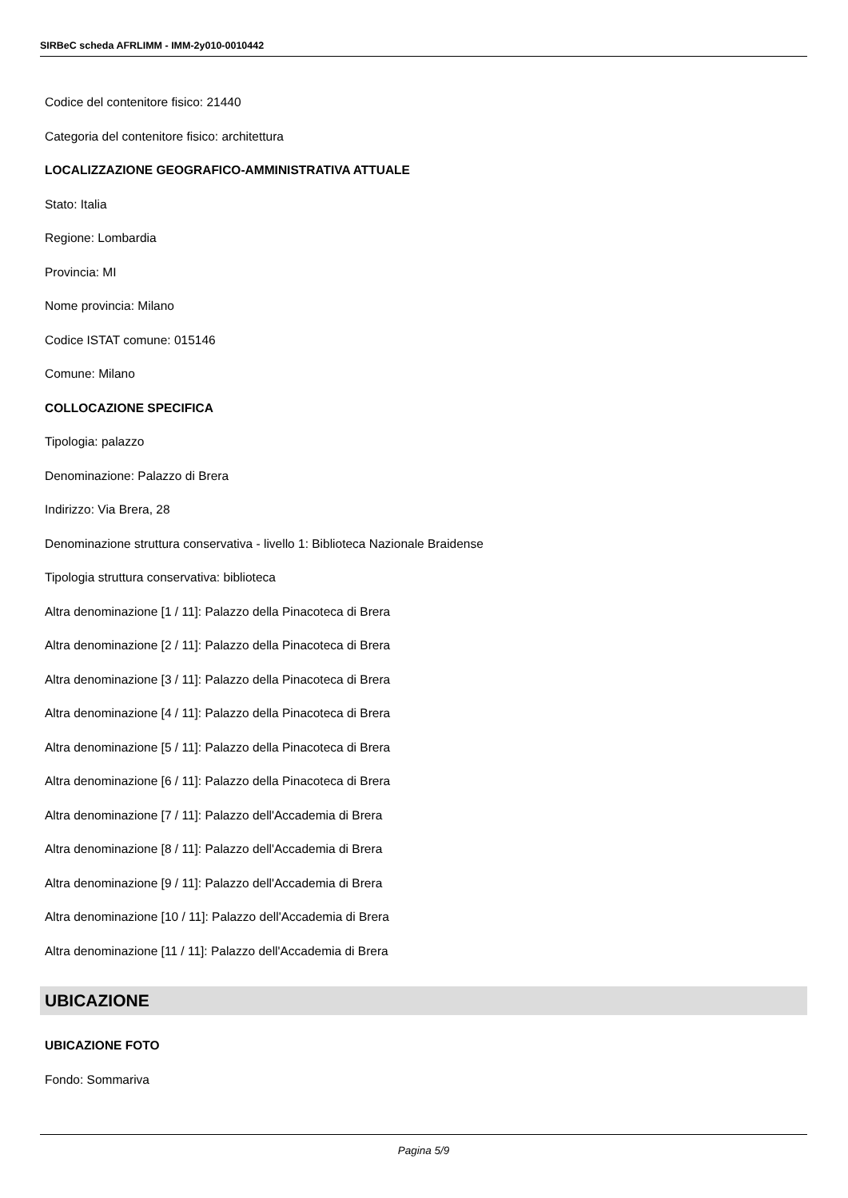SIRBeC scheda AFRLIMM - IMM-2y010-0010442
Codice del contenitore fisico: 21440
Categoria del contenitore fisico: architettura
LOCALIZZAZIONE GEOGRAFICO-AMMINISTRATIVA ATTUALE
Stato: Italia
Regione: Lombardia
Provincia: MI
Nome provincia: Milano
Codice ISTAT comune: 015146
Comune: Milano
COLLOCAZIONE SPECIFICA
Tipologia: palazzo
Denominazione: Palazzo di Brera
Indirizzo: Via Brera, 28
Denominazione struttura conservativa - livello 1: Biblioteca Nazionale Braidense
Tipologia struttura conservativa: biblioteca
Altra denominazione [1 / 11]: Palazzo della Pinacoteca di Brera
Altra denominazione [2 / 11]: Palazzo della Pinacoteca di Brera
Altra denominazione [3 / 11]: Palazzo della Pinacoteca di Brera
Altra denominazione [4 / 11]: Palazzo della Pinacoteca di Brera
Altra denominazione [5 / 11]: Palazzo della Pinacoteca di Brera
Altra denominazione [6 / 11]: Palazzo della Pinacoteca di Brera
Altra denominazione [7 / 11]: Palazzo dell'Accademia di Brera
Altra denominazione [8 / 11]: Palazzo dell'Accademia di Brera
Altra denominazione [9 / 11]: Palazzo dell'Accademia di Brera
Altra denominazione [10 / 11]: Palazzo dell'Accademia di Brera
Altra denominazione [11 / 11]: Palazzo dell'Accademia di Brera
UBICAZIONE
UBICAZIONE FOTO
Fondo: Sommariva
Pagina 5/9